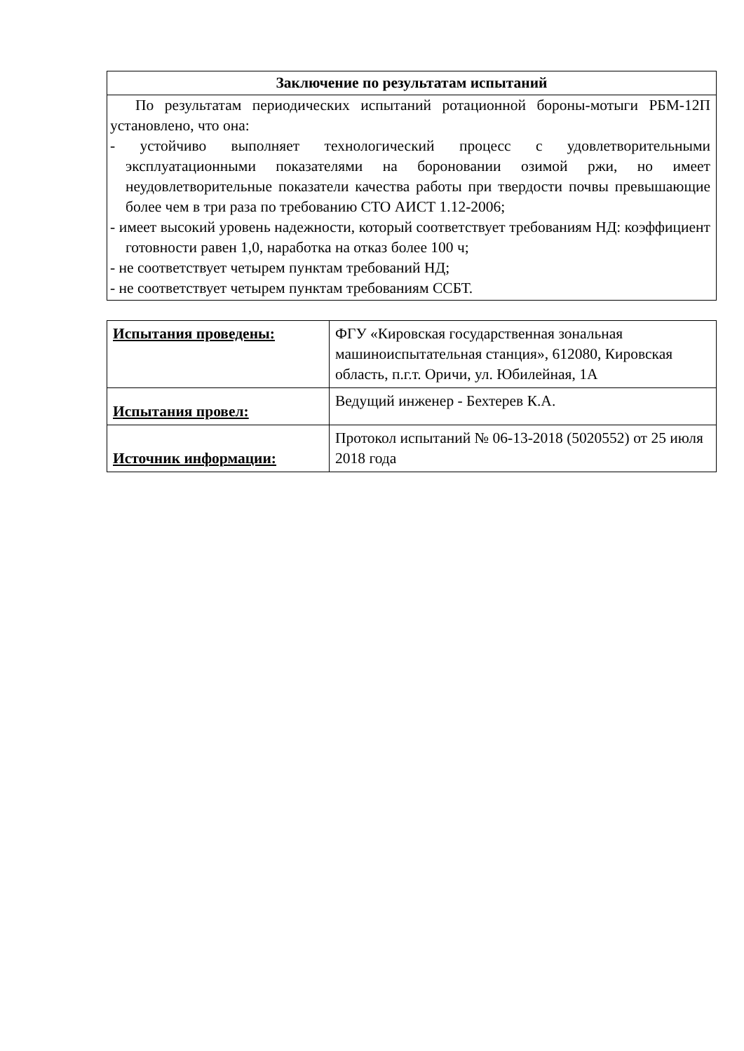| Заключение по результатам испытаний |
| --- |
| По результатам периодических испытаний ротационной бороны-мотыги РБМ-12П установлено, что она: - устойчиво выполняет технологический процесс с удовлетворительными эксплуатационными показателями на бороновании озимой ржи, но имеет неудовлетворительные показатели качества работы при твердости почвы превышающие более чем в три раза по требованию СТО АИСТ 1.12-2006; - имеет высокий уровень надежности, который соответствует требованиям НД: коэффициент готовности равен 1,0, наработка на отказ более 100 ч; - не соответствует четырем пунктам требований НД; - не соответствует четырем пунктам требованиям ССБТ. |
| Испытания проведены: | ФГУ «Кировская государственная зональная машиноиспытательная станция», 612080, Кировская область, п.г.т. Оричи, ул. Юбилейная, 1А |
| Испытания провел: | Ведущий инженер - Бехтерев К.А. |
| Источник информации: | Протокол испытаний № 06-13-2018 (5020552) от 25 июля 2018 года |